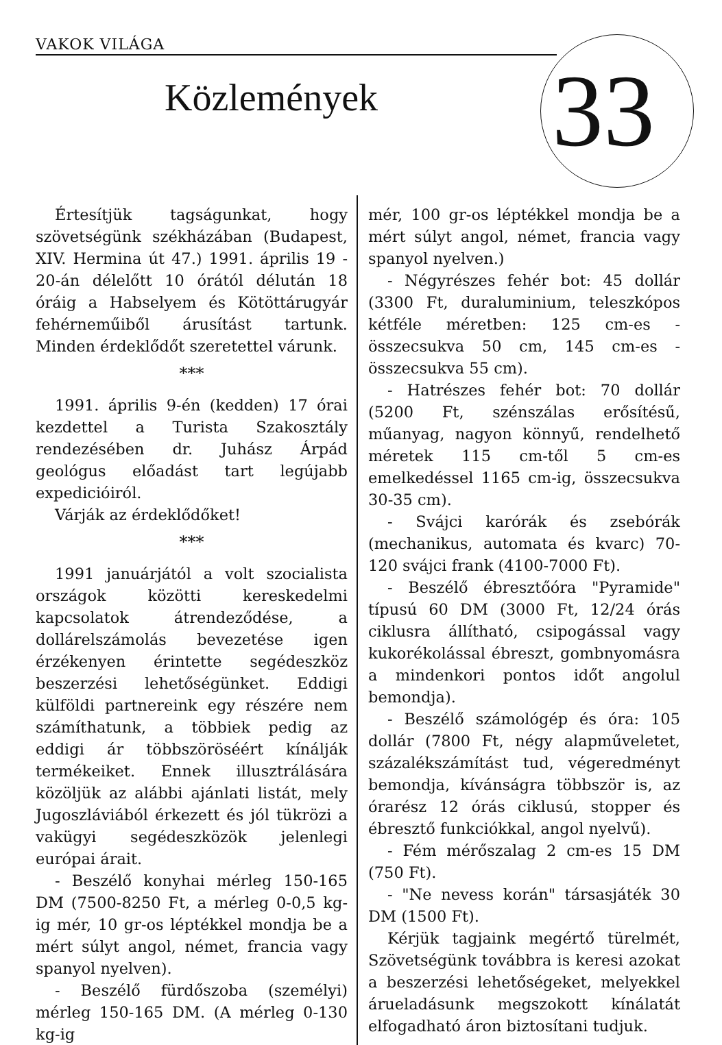VAKOK VILÁGA
33
Közlemények
Értesítjük tagságunkat, hogy szövetségünk székházában (Budapest, XIV. Hermina út 47.) 1991. április 19 - 20-án délelőtt 10 órától délután 18 óráig a Habselyem és Kötöttárugyár fehérneműiből árusítást tartunk. Minden érdeklődőt szeretettel várunk.
***
1991. április 9-én (kedden) 17 órai kezdettel a Turista Szakosztály rendezésében dr. Juhász Árpád geológus előadást tart legújabb expedicióiról.
Várják az érdeklődőket!
***
1991 januárjától a volt szocialista országok közötti kereskedelmi kapcsolatok átrendeződése, a dollárelszámolás bevezetése igen érzékenyen érintette segédeszköz beszerzési lehetőségünket. Eddigi külföldi partnereink egy részére nem számíthatunk, a többiek pedig az eddigi ár többszöröséért kínálják termékeiket. Ennek illusztrálására közöljük az alábbi ajánlati listát, mely Jugoszláviából érkezett és jól tükrözi a vakügyi segédeszközök jelenlegi európai árait.
- Beszélő konyhai mérleg 150-165 DM (7500-8250 Ft, a mérleg 0-0,5 kg-ig mér, 10 gr-os léptékkel mondja be a mért súlyt angol, német, francia vagy spanyol nyelven).
- Beszélő fürdőszoba (személyi) mérleg 150-165 DM. (A mérleg 0-130 kg-ig
mér, 100 gr-os léptékkel mondja be a mért súlyt angol, német, francia vagy spanyol nyelven.)
- Négyrészes fehér bot: 45 dollár (3300 Ft, duraluminium, teleszkópos kétféle méretben: 125 cm-es - összecsukva 50 cm, 145 cm-es - összecsukva 55 cm).
- Hatrészes fehér bot: 70 dollár (5200 Ft, szénszálas erősítésű, műanyag, nagyon könnyű, rendelhető méretek 115 cm-től 5 cm-es emelkedéssel 1165 cm-ig, összecsukva 30-35 cm).
- Svájci karórák és zsebórák (mechanikus, automata és kvarc) 70-120 svájci frank (4100-7000 Ft).
- Beszélő ébresztőóra "Pyramide" típusú 60 DM (3000 Ft, 12/24 órás ciklusra állítható, csipogással vagy kukorékolással ébreszt, gombnyomásra a mindenkori pontos időt angolul bemondja).
- Beszélő számológép és óra: 105 dollár (7800 Ft, négy alapműveletet, százalékszámítást tud, végeredményt bemondja, kívánságra többször is, az órarész 12 órás ciklusú, stopper és ébresztő funkciókkal, angol nyelvű).
- Fém mérőszalag 2 cm-es 15 DM (750 Ft).
- "Ne nevess korán" társasjáték 30 DM (1500 Ft).
Kérjük tagjaink megértő türelmét, Szövetségünk továbbra is keresi azokat a beszerzési lehetőségeket, melyekkel árueladásunk megszokott kínálatát elfogadható áron biztosítani tudjuk.